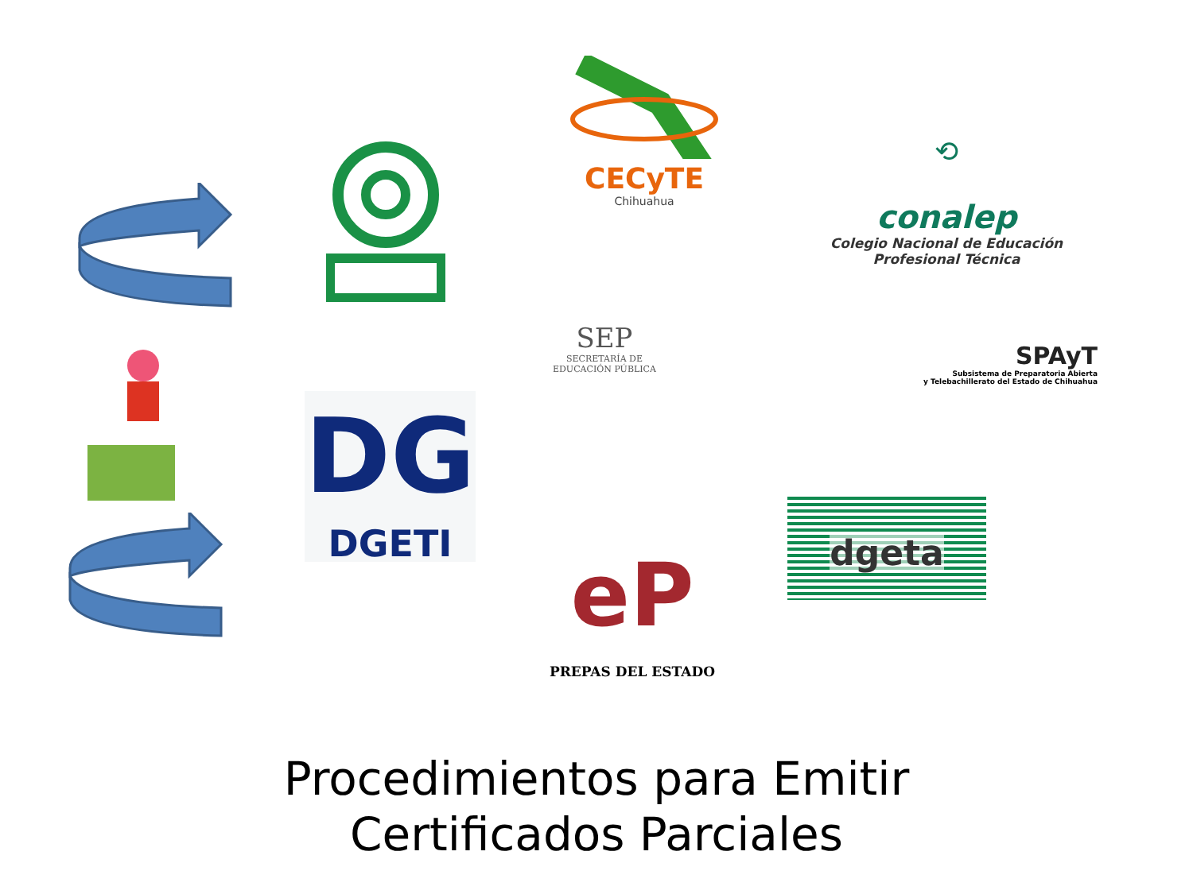CECyTE
Chihuahua
⟲
conalep
Colegio Nacional de Educación
Profesional Técnica
SEP
SECRETARÍA DE
EDUCACIÓN PÚBLICA
SPAyT
Subsistema de Preparatoria Abierta
y Telebachillerato del Estado de Chihuahua
DG
DGETI
eP
PREPAS DEL ESTADO
dgeta
Procedimientos para Emitir
Certificados Parciales